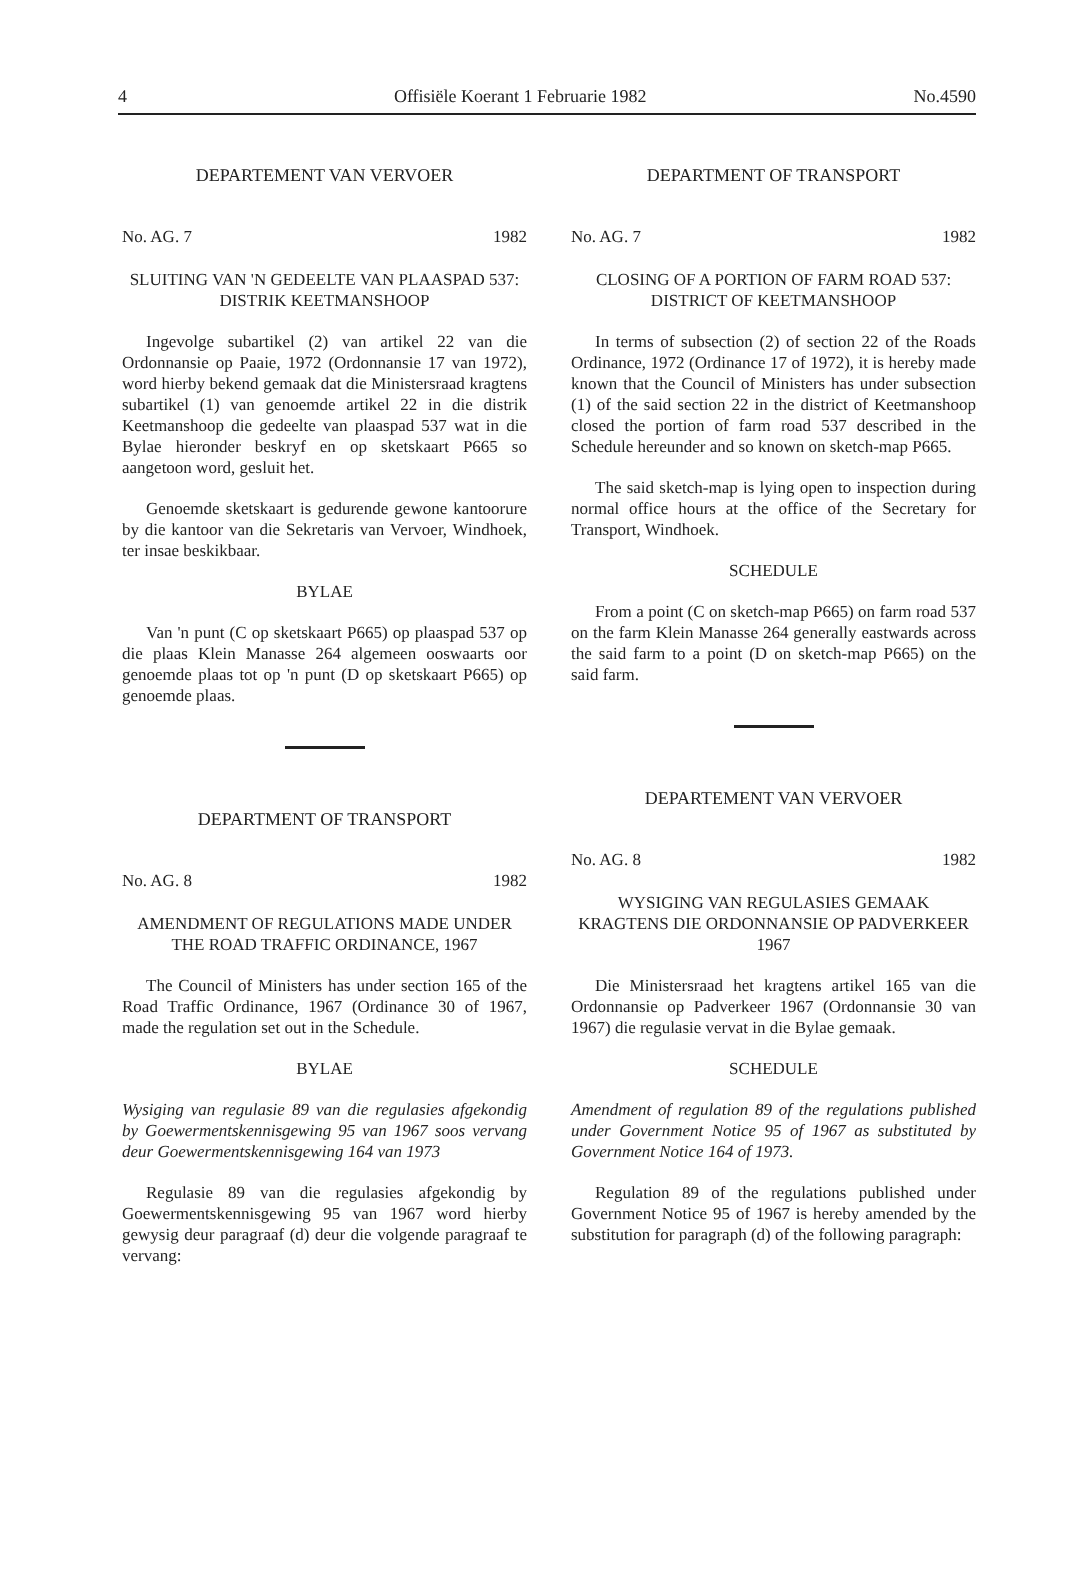4 Offisiële Koerant 1 Februarie 1982 No.4590
DEPARTEMENT VAN VERVOER
No. AG. 7 1982
SLUITING VAN 'N GEDEELTE VAN PLAASPAD 537:
DISTRIK KEETMANSHOOP
Ingevolge subartikel (2) van artikel 22 van die Ordonnansie op Paaie, 1972 (Ordonnansie 17 van 1972), word hierby bekend gemaak dat die Ministersraad kragtens subartikel (1) van genoemde artikel 22 in die distrik Keetmanshoop die gedeelte van plaaspad 537 wat in die Bylae hieronder beskryf en op sketskaart P665 so aangetoon word, gesluit het.
Genoemde sketskaart is gedurende gewone kantoorure by die kantoor van die Sekretaris van Vervoer, Windhoek, ter insae beskikbaar.
BYLAE
Van 'n punt (C op sketskaart P665) op plaaspad 537 op die plaas Klein Manasse 264 algemeen ooswaarts oor genoemde plaas tot op 'n punt (D op sketskaart P665) op genoemde plaas.
DEPARTMENT OF TRANSPORT
No. AG. 8 1982
AMENDMENT OF REGULATIONS MADE UNDER THE ROAD TRAFFIC ORDINANCE, 1967
The Council of Ministers has under section 165 of the Road Traffic Ordinance, 1967 (Ordinance 30 of 1967, made the regulation set out in the Schedule.
BYLAE
Wysiging van regulasie 89 van die regulasies afgekondig by Goewermentskennisgewing 95 van 1967 soos vervang deur Goewermentskennisgewing 164 van 1973
Regulasie 89 van die regulasies afgekondig by Goewermentskennisgewing 95 van 1967 word hierby gewysig deur paragraaf (d) deur die volgende paragraaf te vervang:
DEPARTMENT OF TRANSPORT
No. AG. 7 1982
CLOSING OF A PORTION OF FARM ROAD 537:
DISTRICT OF KEETMANSHOOP
In terms of subsection (2) of section 22 of the Roads Ordinance, 1972 (Ordinance 17 of 1972), it is hereby made known that the Council of Ministers has under subsection (1) of the said section 22 in the district of Keetmanshoop closed the portion of farm road 537 described in the Schedule hereunder and so known on sketch-map P665.
The said sketch-map is lying open to inspection during normal office hours at the office of the Secretary for Transport, Windhoek.
SCHEDULE
From a point (C on sketch-map P665) on farm road 537 on the farm Klein Manasse 264 generally eastwards across the said farm to a point (D on sketch-map P665) on the said farm.
DEPARTEMENT VAN VERVOER
No. AG. 8 1982
WYSIGING VAN REGULASIES GEMAAK KRAGTENS DIE ORDONNANSIE OP PADVERKEER 1967
Die Ministersraad het kragtens artikel 165 van die Ordonnansie op Padverkeer 1967 (Ordonnansie 30 van 1967) die regulasie vervat in die Bylae gemaak.
SCHEDULE
Amendment of regulation 89 of the regulations published under Government Notice 95 of 1967 as substituted by Government Notice 164 of 1973.
Regulation 89 of the regulations published under Government Notice 95 of 1967 is hereby amended by the substitution for paragraph (d) of the following paragraph: